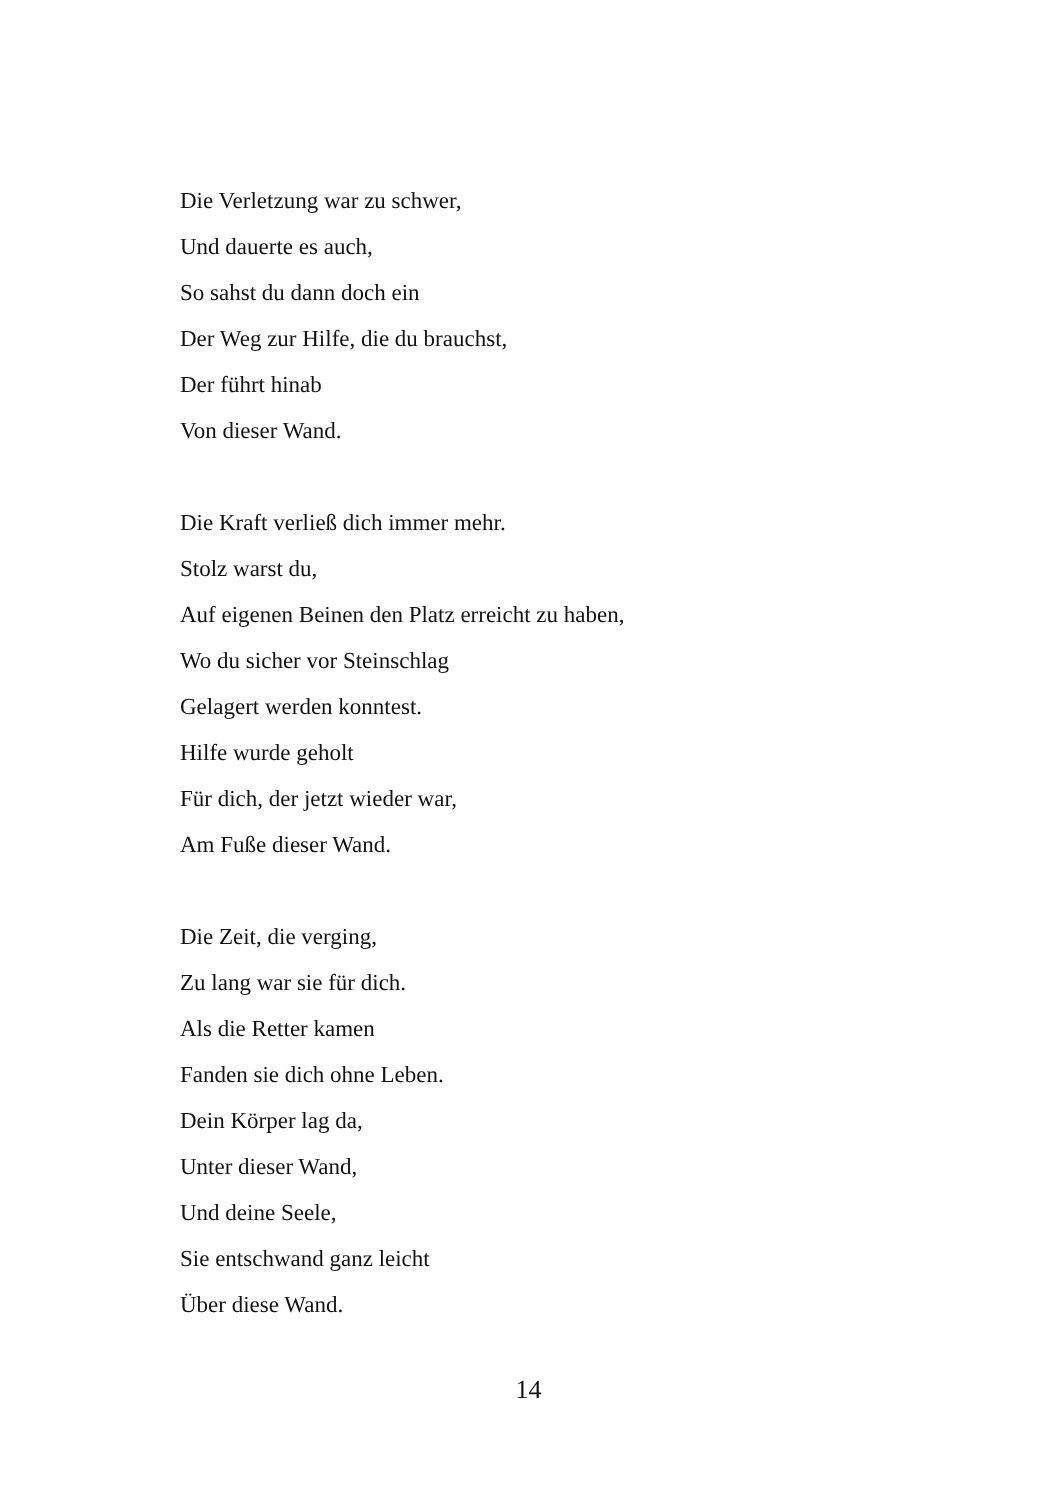Die Verletzung war zu schwer,
Und dauerte es auch,
So sahst du dann doch ein
Der Weg zur Hilfe, die du brauchst,
Der führt hinab
Von dieser Wand.
Die Kraft verließ dich immer mehr.
Stolz warst du,
Auf eigenen Beinen den Platz erreicht zu haben,
Wo du sicher vor Steinschlag
Gelagert werden konntest.
Hilfe wurde geholt
Für dich, der jetzt wieder war,
Am Fuße dieser Wand.
Die Zeit, die verging,
Zu lang war sie für dich.
Als die Retter kamen
Fanden sie dich ohne Leben.
Dein Körper lag da,
Unter dieser Wand,
Und deine Seele,
Sie entschwand ganz leicht
Über diese Wand.
14